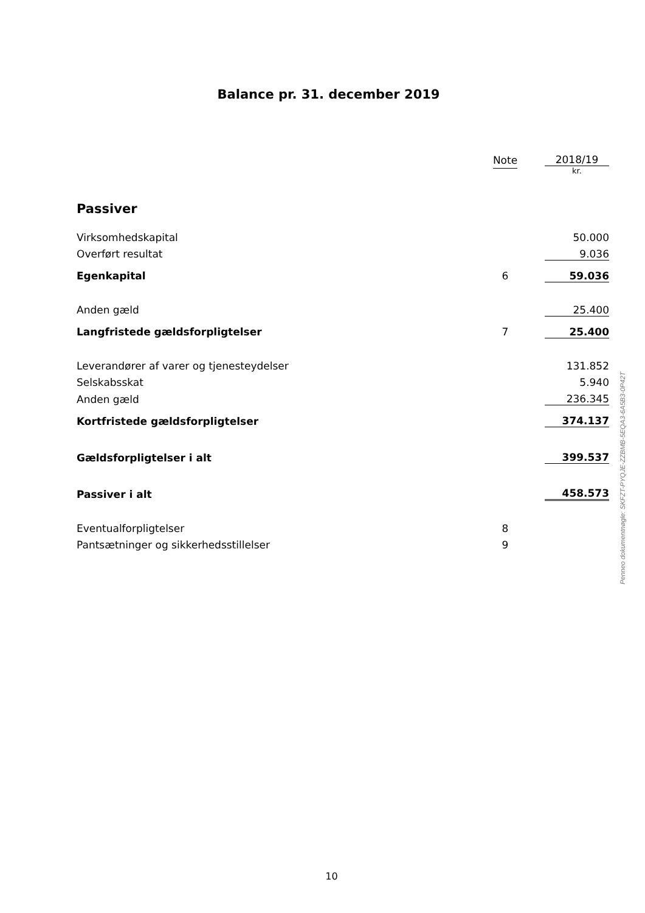Balance pr. 31. december 2019
| | Note | | 2018/19 |
| | | | kr. |
| Passiver | | | |
| Virksomhedskapital | | | 50.000 |
| Overført resultat | | | 9.036 |
| Egenkapital | 6 | | 59.036 |
| Anden gæld | | | 25.400 |
| Langfristede gældsforpligtelser | 7 | | 25.400 |
| Leverandører af varer og tjenesteydelser | | | 131.852 |
| Selskabsskat | | | 5.940 |
| Anden gæld | | | 236.345 |
| Kortfristede gældsforpligtelser | | | 374.137 |
| Gældsforpligtelser i alt | | | 399.537 |
| Passiver i alt | | | 458.573 |
| Eventualforpligtelser | 8 | | |
| Pantsætninger og sikkerhedsstillelser | 9 | | |
Penneo dokumentnøgle: SKFZT-PYQJE-ZZBMB-5EQA3-6A5B3-0P42T
10